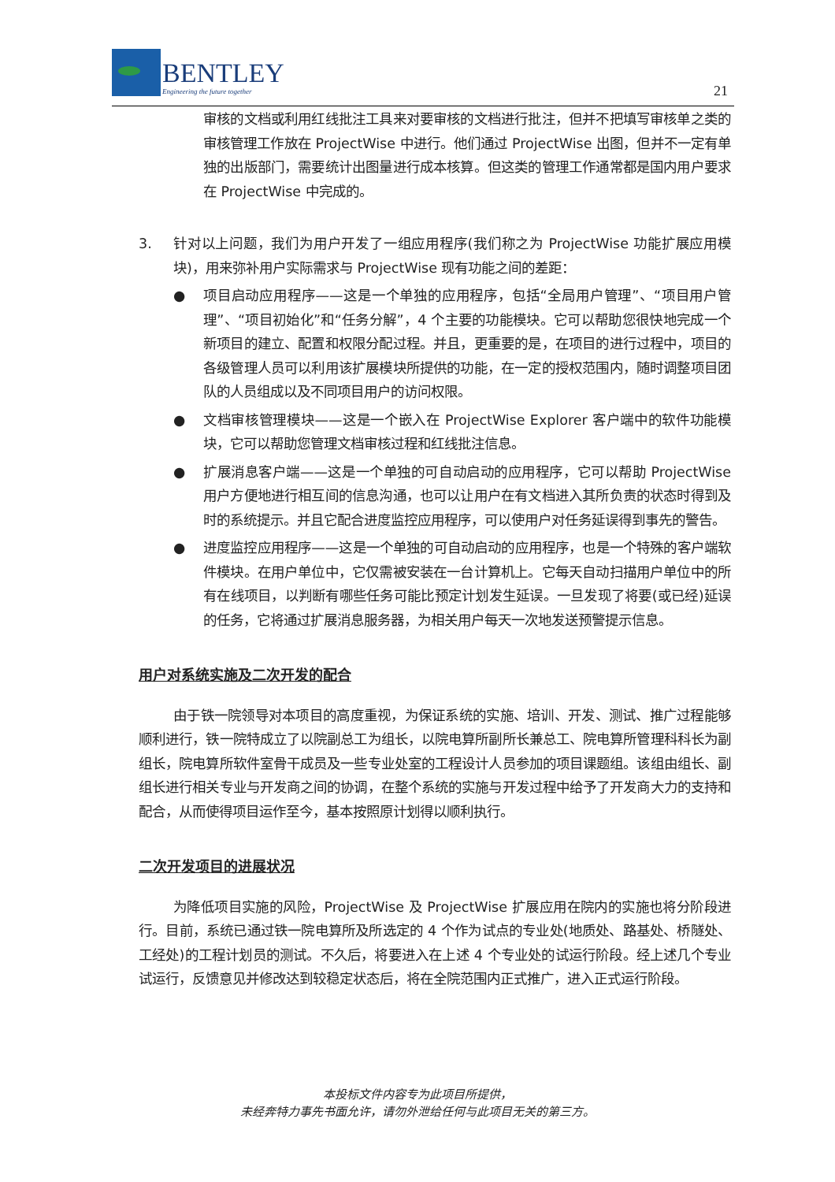BENTLEY
Engineering the future together
21
审核的文档或利用红线批注工具来对要审核的文档进行批注，但并不把填写审核单之类的审核管理工作放在 ProjectWise 中进行。他们通过 ProjectWise 出图，但并不一定有单独的出版部门，需要统计出图量进行成本核算。但这类的管理工作通常都是国内用户要求在 ProjectWise 中完成的。
3. 针对以上问题，我们为用户开发了一组应用程序(我们称之为 ProjectWise 功能扩展应用模块)，用来弥补用户实际需求与 ProjectWise 现有功能之间的差距：
● 项目启动应用程序——这是一个单独的应用程序，包括“全局用户管理”、“项目用户管理”、“项目初始化”和“任务分解”，4 个主要的功能模块。它可以帮助您很快地完成一个新项目的建立、配置和权限分配过程。并且，更重要的是，在项目的进行过程中，项目的各级管理人员可以利用该扩展模块所提供的功能，在一定的授权范围内，随时调整项目团队的人员组成以及不同项目用户的访问权限。
● 文档审核管理模块——这是一个嵌入在 ProjectWise Explorer 客户端中的软件功能模块，它可以帮助您管理文档审核过程和红线批注信息。
● 扩展消息客户端——这是一个单独的可自动启动的应用程序，它可以帮助 ProjectWise 用户方便地进行相互间的信息沟通，也可以让用户在有文档进入其所负责的状态时得到及时的系统提示。并且它配合进度监控应用程序，可以使用户对任务延误得到事先的警告。
● 进度监控应用程序——这是一个单独的可自动启动的应用程序，也是一个特殊的客户端软件模块。在用户单位中，它仅需被安装在一台计算机上。它每天自动扫描用户单位中的所有在线项目，以判断有哪些任务可能比预定计划发生延误。一旦发现了将要(或已经)延误的任务，它将通过扩展消息服务器，为相关用户每天一次地发送预警提示信息。
用户对系统实施及二次开发的配合
由于铁一院领导对本项目的高度重视，为保证系统的实施、培训、开发、测试、推广过程能够顺利进行，铁一院特成立了以院副总工为组长，以院电算所副所长兼总工、院电算所管理科科长为副组长，院电算所软件室骨干成员及一些专业处室的工程设计人员参加的项目课题组。该组由组长、副组长进行相关专业与开发商之间的协调，在整个系统的实施与开发过程中给予了开发商大力的支持和配合，从而使得项目运作至今，基本按照原计划得以顺利执行。
二次开发项目的进展状况
为降低项目实施的风险，ProjectWise 及 ProjectWise 扩展应用在院内的实施也将分阶段进行。目前，系统已通过铁一院电算所及所选定的 4 个作为试点的专业处(地质处、路基处、桥隧处、工经处)的工程计划员的测试。不久后，将要进入在上述 4 个专业处的试运行阶段。经上述几个专业试运行，反馈意见并修改达到较稳定状态后，将在全院范围内正式推广，进入正式运行阶段。
本投标文件内容专为此项目所提供，
未经奔特力事先书面允许，请勿外泄给任何与此项目无关的第三方。